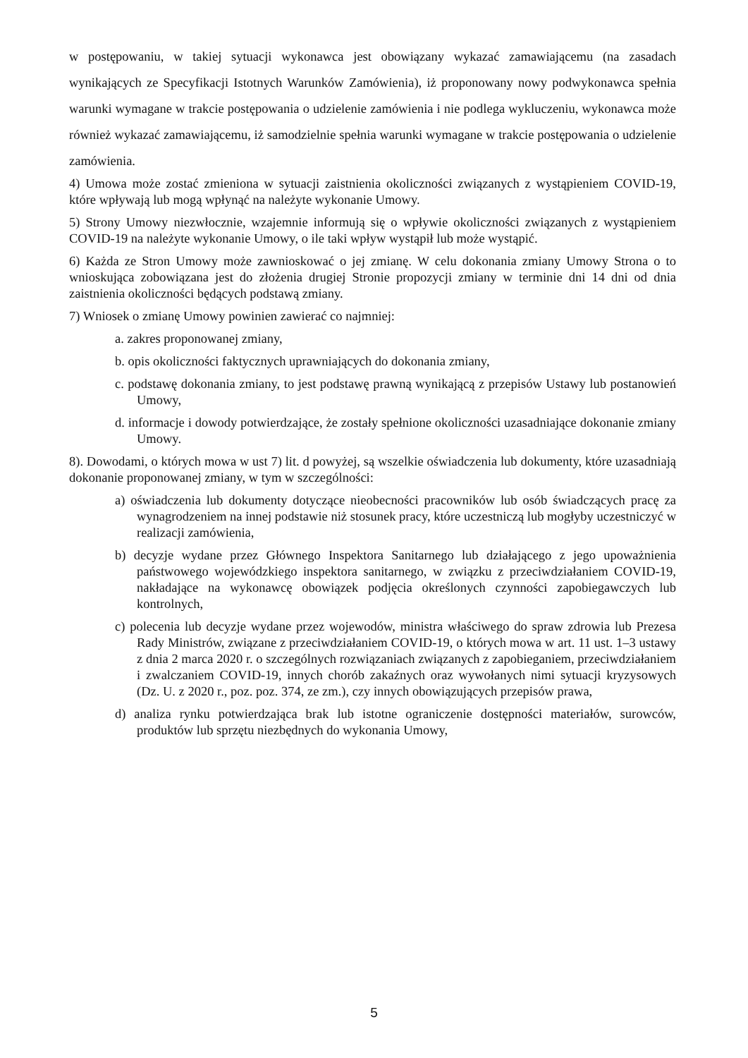w postępowaniu, w takiej sytuacji wykonawca jest obowiązany wykazać zamawiającemu (na zasadach wynikających ze Specyfikacji Istotnych Warunków Zamówienia), iż proponowany nowy podwykonawca spełnia warunki wymagane w trakcie postępowania o udzielenie zamówienia i nie podlega wykluczeniu, wykonawca może również wykazać zamawiającemu, iż samodzielnie spełnia warunki wymagane w trakcie postępowania o udzielenie zamówienia.
4) Umowa może zostać zmieniona w sytuacji zaistnienia okoliczności związanych z wystąpieniem COVID-19, które wpływają lub mogą wpłynąć na należyte wykonanie Umowy.
5) Strony Umowy niezwłocznie, wzajemnie informują się o wpływie okoliczności związanych z wystąpieniem COVID-19 na należyte wykonanie Umowy, o ile taki wpływ wystąpił lub może wystąpić.
6) Każda ze Stron Umowy może zawnioskować o jej zmianę. W celu dokonania zmiany Umowy Strona o to wnioskująca zobowiązana jest do złożenia drugiej Stronie propozycji zmiany w terminie dni 14 dni od dnia zaistnienia okoliczności będących podstawą zmiany.
7) Wniosek o zmianę Umowy powinien zawierać co najmniej:
a. zakres proponowanej zmiany,
b. opis okoliczności faktycznych uprawniających do dokonania zmiany,
c. podstawę dokonania zmiany, to jest podstawę prawną wynikającą z przepisów Ustawy lub postanowień Umowy,
d. informacje i dowody potwierdzające, że zostały spełnione okoliczności uzasadniające dokonanie zmiany Umowy.
8). Dowodami, o których mowa w ust 7) lit. d powyżej, są wszelkie oświadczenia lub dokumenty, które uzasadniają dokonanie proponowanej zmiany, w tym w szczególności:
a) oświadczenia lub dokumenty dotyczące nieobecności pracowników lub osób świadczących pracę za wynagrodzeniem na innej podstawie niż stosunek pracy, które uczestniczą lub mogłyby uczestniczyć w realizacji zamówienia,
b) decyzje wydane przez Głównego Inspektora Sanitarnego lub działającego z jego upoważnienia państwowego wojewódzkiego inspektora sanitarnego, w związku z przeciwdziałaniem COVID-19, nakładające na wykonawcę obowiązek podjęcia określonych czynności zapobiegawczych lub kontrolnych,
c) polecenia lub decyzje wydane przez wojewodów, ministra właściwego do spraw zdrowia lub Prezesa Rady Ministrów, związane z przeciwdziałaniem COVID-19, o których mowa w art. 11 ust. 1–3 ustawy z dnia 2 marca 2020 r. o szczególnych rozwiązaniach związanych z zapobieganiem, przeciwdziałaniem i zwalczaniem COVID-19, innych chorób zakaźnych oraz wywołanych nimi sytuacji kryzysowych (Dz. U. z 2020 r., poz. poz. 374, ze zm.), czy innych obowiązujących przepisów prawa,
d) analiza rynku potwierdzająca brak lub istotne ograniczenie dostępności materiałów, surowców, produktów lub sprzętu niezbędnych do wykonania Umowy,
5